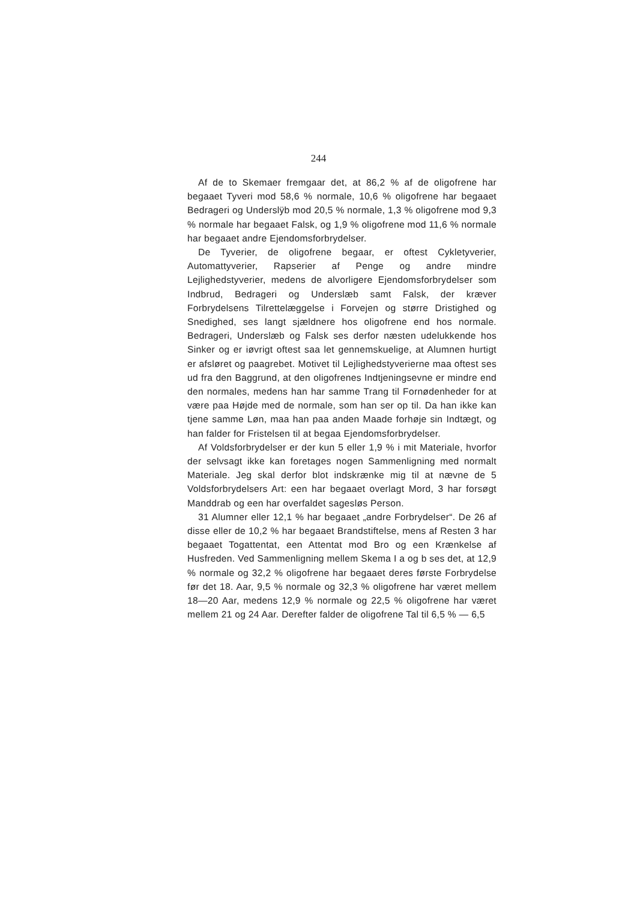244
Af de to Skemaer fremgaar det, at 86,2 % af de oligofrene har begaaet Tyveri mod 58,6 % normale, 10,6 % oligofrene har begaaet Bedrageri og Underslÿb mod 20,5 % normale, 1,3 % oligofrene mod 9,3 % normale har begaaet Falsk, og 1,9 % oligofrene mod 11,6 % normale har begaaet andre Ejendomsforbrydelser.
De Tyverier, de oligofrene begaar, er oftest Cykletyverier, Automattyverier, Rapserier af Penge og andre mindre Lejlighedstyverier, medens de alvorligere Ejendomsforbrydelser som Indbrud, Bedrageri og Underslæb samt Falsk, der kræver Forbrydelsens Tilrettelæggelse i Forvejen og større Dristighed og Snedighed, ses langt sjældnere hos oligofrene end hos normale. Bedrageri, Underslæb og Falsk ses derfor næsten udelukkende hos Sinker og er iøvrigt oftest saa let gennemskuelige, at Alumnen hurtigt er afsløret og paagrebet. Motivet til Lejlighedstyverierne maa oftest ses ud fra den Baggrund, at den oligofrenes Indtjeningsevne er mindre end den normales, medens han har samme Trang til Fornødenheder for at være paa Højde med de normale, som han ser op til. Da han ikke kan tjene samme Løn, maa han paa anden Maade forhøje sin Indtægt, og han falder for Fristelsen til at begaa Ejendomsforbrydelser.
Af Voldsforbrydelser er der kun 5 eller 1,9 % i mit Materiale, hvorfor der selvsagt ikke kan foretages nogen Sammenligning med normalt Materiale. Jeg skal derfor blot indskrænke mig til at nævne de 5 Voldsforbrydelsers Art: een har begaaet overlagt Mord, 3 har forsøgt Manddrab og een har overfaldet sagesløs Person.
31 Alumner eller 12,1 % har begaaet „andre Forbrydelser“. De 26 af disse eller de 10,2 % har begaaet Brandstiftelse, mens af Resten 3 har begaaet Togattentat, een Attentat mod Bro og een Krænkelse af Husfreden. Ved Sammenligning mellem Skema I a og b ses det, at 12,9 % normale og 32,2 % oligofrene har begaaet deres første Forbrydelse før det 18. Aar, 9,5 % normale og 32,3 % oligofrene har været mellem 18—20 Aar, medens 12,9 % normale og 22,5 % oligofrene har været mellem 21 og 24 Aar. Derefter falder de oligofrene Tal til 6,5 % — 6,5